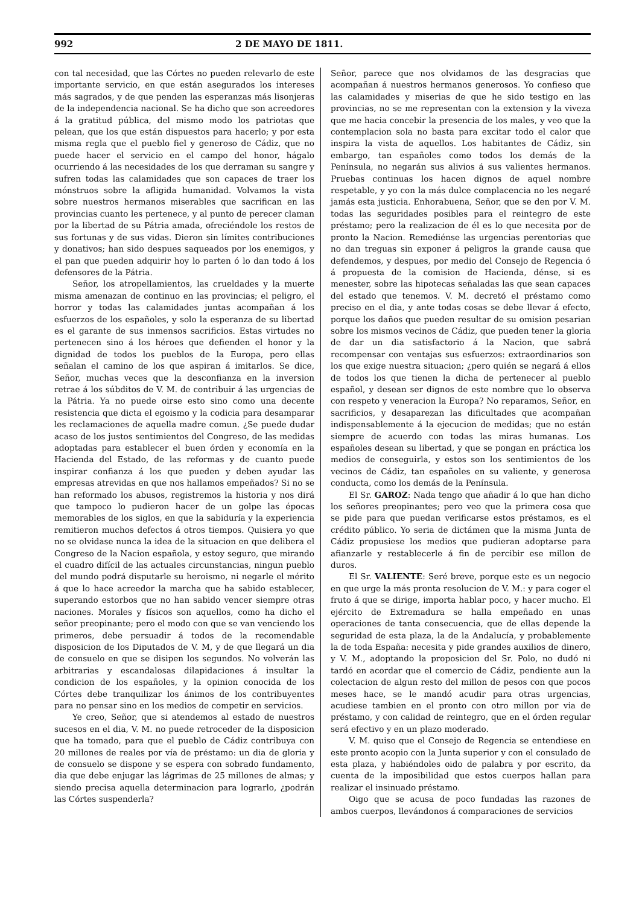992 2 DE MAYO DE 1811.
con tal necesidad, que las Córtes no pueden relevarlo de este importante servicio, en que están asegurados los intereses más sagrados, y de que penden las esperanzas más lisonjeras de la independencia nacional. Se ha dicho que son acreedores á la gratitud pública, del mismo modo los patriotas que pelean, que los que están dispuestos para hacerlo; y por esta misma regla que el pueblo fiel y generoso de Cádiz, que no puede hacer el servicio en el campo del honor, hágalo ocurriendo á las necesidades de los que derraman su sangre y sufren todas las calamidades que son capaces de traer los mónstruos sobre la afligida humanidad. Volvamos la vista sobre nuestros hermanos miserables que sacrifican en las provincias cuanto les pertenece, y al punto de perecer claman por la libertad de su Pátria amada, ofreciéndole los restos de sus fortunas y de sus vidas. Dieron sin límites contribuciones y donativos; han sido despues saqueados por los enemigos, y el pan que pueden adquirir hoy lo parten ó lo dan todo á los defensores de la Pátria.
Señor, los atropellamientos, las crueldades y la muerte misma amenazan de continuo en las provincias; el peligro, el horror y todas las calamidades juntas acompañan á los esfuerzos de los españoles, y solo la esperanza de su libertad es el garante de sus inmensos sacrificios. Estas virtudes no pertenecen sino á los héroes que defienden el honor y la dignidad de todos los pueblos de la Europa, pero ellas señalan el camino de los que aspiran á imitarlos. Se dice, Señor, muchas veces que la desconfianza en la inversion retrae á los súbditos de V. M. de contribuir á las urgencias de la Pátria. Ya no puede oirse esto sino como una decente resistencia que dicta el egoismo y la codicia para desamparar les reclamaciones de aquella madre comun. ¿Se puede dudar acaso de los justos sentimientos del Congreso, de las medidas adoptadas para establecer el buen órden y economía en la Hacienda del Estado, de las reformas y de cuanto puede inspirar confianza á los que pueden y deben ayudar las empresas atrevidas en que nos hallamos empeñados? Si no se han reformado los abusos, registremos la historia y nos dirá que tampoco lo pudieron hacer de un golpe las épocas memorables de los siglos, en que la sabiduría y la experiencia remitieron muchos defectos á otros tiempos. Quisiera yo que no se olvidase nunca la idea de la situacion en que delibera el Congreso de la Nacion española, y estoy seguro, que mirando el cuadro difícil de las actuales circunstancias, ningun pueblo del mundo podrá disputarle su heroismo, ni negarle el mérito á que lo hace acreedor la marcha que ha sabido establecer, superando estorbos que no han sabido vencer siempre otras naciones. Morales y físicos son aquellos, como ha dicho el señor preopinante; pero el modo con que se van venciendo los primeros, debe persuadir á todos de la recomendable disposicion de los Diputados de V. M, y de que llegará un dia de consuelo en que se disipen los segundos. No volverán las arbitrarias y escandalosas dilapidaciones á insultar la condicion de los españoles, y la opinion conocida de los Córtes debe tranquilizar los ánimos de los contribuyentes para no pensar sino en los medios de competir en servicios.
Ye creo, Señor, que si atendemos al estado de nuestros sucesos en el dia, V. M. no puede retroceder de la disposicion que ha tomado, para que el pueblo de Cádiz contribuya con 20 millones de reales por vía de préstamo: un dia de gloria y de consuelo se dispone y se espera con sobrado fundamento, dia que debe enjugar las lágrimas de 25 millones de almas; y siendo precisa aquella determinacion para lograrlo, ¿podrán las Córtes suspenderla?
Señor, parece que nos olvidamos de las desgracias que acompañan á nuestros hermanos generosos. Yo confieso que las calamidades y miserias de que he sido testigo en las provincias, no se me representan con la extension y la viveza que me hacia concebir la presencia de los males, y veo que la contemplacion sola no basta para excitar todo el calor que inspira la vista de aquellos. Los habitantes de Cádiz, sin embargo, tan españoles como todos los demás de la Península, no negarán sus alivios á sus valientes hermanos. Pruebas continuas los hacen dignos de aquel nombre respetable, y yo con la más dulce complacencia no les negaré jamás esta justicia. Enhorabuena, Señor, que se den por V. M. todas las seguridades posibles para el reintegro de este préstamo; pero la realizacion de él es lo que necesita por de pronto la Nacion. Remediénse las urgencias perentorias que no dan treguas sin exponer á peligros la grande causa que defendemos, y despues, por medio del Consejo de Regencia ó á propuesta de la comision de Hacienda, dénse, si es menester, sobre las hipotecas señaladas las que sean capaces del estado que tenemos. V. M. decretó el préstamo como preciso en el dia, y ante todas cosas se debe llevar á efecto, porque los daños que pueden resultar de su omision pesarian sobre los mismos vecinos de Cádiz, que pueden tener la gloria de dar un dia satisfactorio á la Nacion, que sabrá recompensar con ventajas sus esfuerzos: extraordinarios son los que exige nuestra situacion; ¿pero quién se negará á ellos de todos los que tienen la dicha de pertenecer al pueblo español, y desean ser dignos de este nombre que lo observa con respeto y veneracion la Europa? No reparamos, Señor, en sacrificios, y desaparezan las dificultades que acompañan indispensablemente á la ejecucion de medidas; que no están siempre de acuerdo con todas las miras humanas. Los españoles desean su libertad, y que se pongan en práctica los medios de conseguirla, y estos son los sentimientos de los vecinos de Cádiz, tan españoles en su valiente, y generosa conducta, como los demás de la Península.
El Sr. GAROZ: Nada tengo que añadir á lo que han dicho los señores preopinantes; pero veo que la primera cosa que se pide para que puedan verificarse estos préstamos, es el crédito público. Yo seria de dictámen que la misma Junta de Cádiz propusiese los medios que pudieran adoptarse para afianzarle y restablecerle á fin de percibir ese millon de duros.
El Sr. VALIENTE: Seré breve, porque este es un negocio en que urge la más pronta resolucion de V. M.: y para coger el fruto á que se dirige, importa hablar poco, y hacer mucho. El ejército de Extremadura se halla empeñado en unas operaciones de tanta consecuencia, que de ellas depende la seguridad de esta plaza, la de la Andalucía, y probablemente la de toda España: necesita y pide grandes auxilios de dinero, y V. M., adoptando la proposicion del Sr. Polo, no dudó ni tardó en acordar que el comercio de Cádiz, pendiente aun la colectacion de algun resto del millon de pesos con que pocos meses hace, se le mandó acudir para otras urgencias, acudiese tambien en el pronto con otro millon por via de préstamo, y con calidad de reintegro, que en el órden regular será efectivo y en un plazo moderado.
V. M. quiso que el Consejo de Regencia se entendiese en este pronto acopio con la Junta superior y con el consulado de esta plaza, y habiéndoles oido de palabra y por escrito, da cuenta de la imposibilidad que estos cuerpos hallan para realizar el insinuado préstamo.
Oigo que se acusa de poco fundadas las razones de ambos cuerpos, llevándonos á comparaciones de servicios